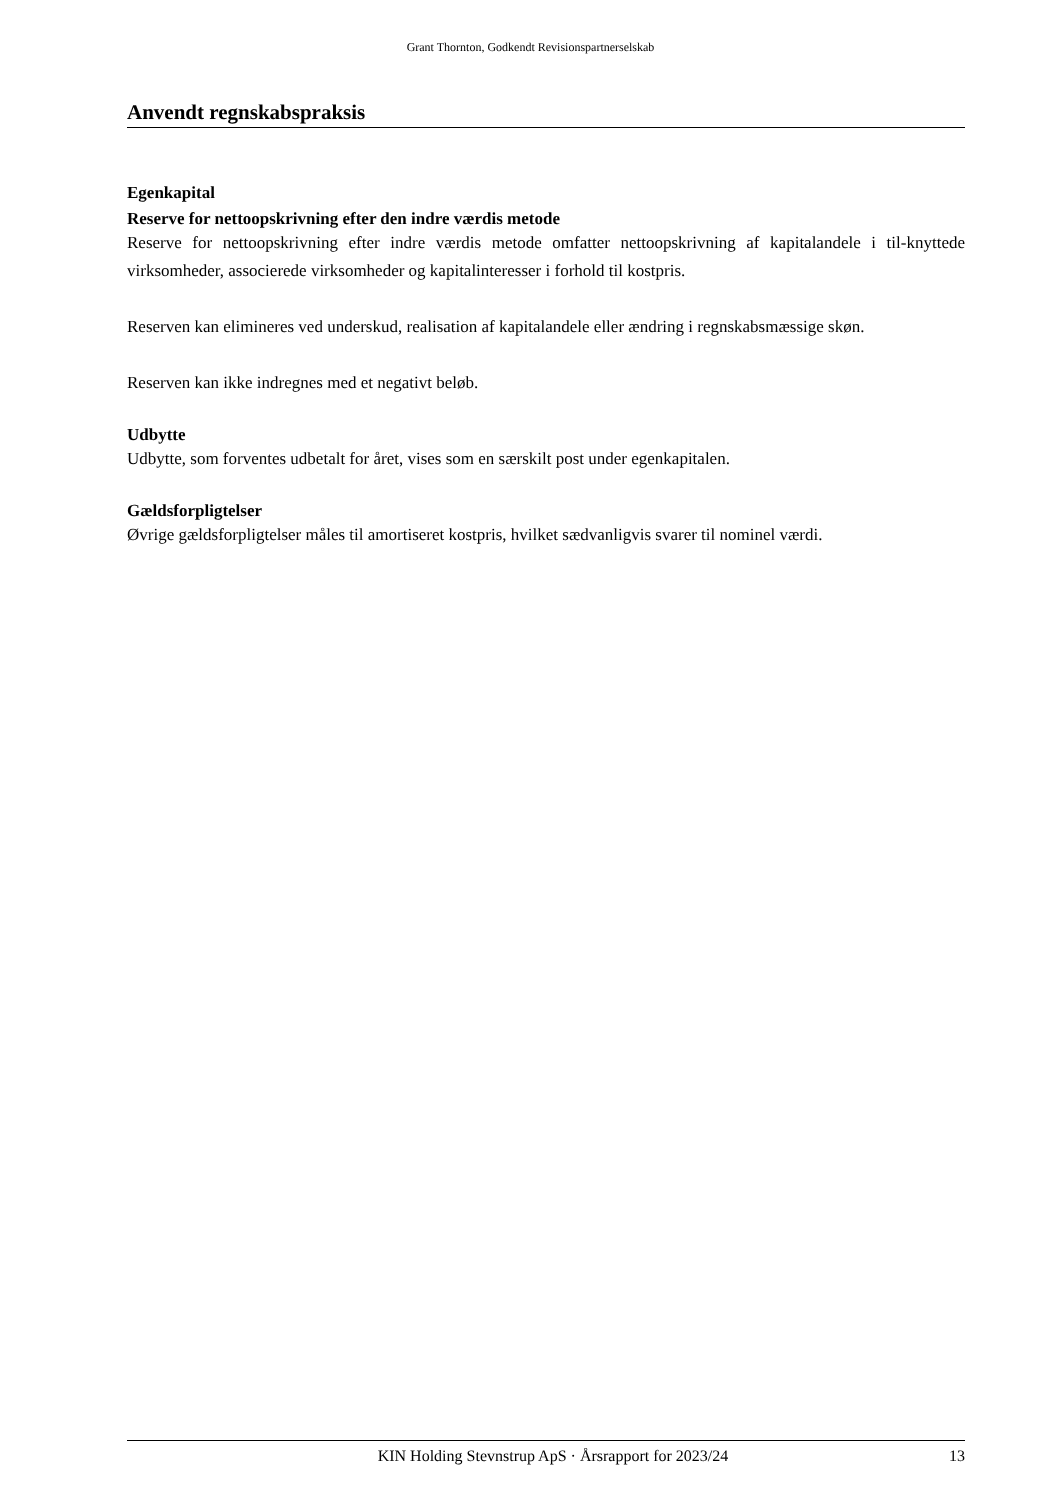Grant Thornton, Godkendt Revisionspartnerselskab
Anvendt regnskabspraksis
Egenkapital
Reserve for nettoopskrivning efter den indre værdis metode
Reserve for nettoopskrivning efter indre værdis metode omfatter nettoopskrivning af kapitalandele i til-knyttede virksomheder, associerede virksomheder og kapitalinteresser i forhold til kostpris.
Reserven kan elimineres ved underskud, realisation af kapitalandele eller ændring i regnskabsmæssige skøn.
Reserven kan ikke indregnes med et negativt beløb.
Udbytte
Udbytte, som forventes udbetalt for året, vises som en særskilt post under egenkapitalen.
Gældsforpligtelser
Øvrige gældsforpligtelser måles til amortiseret kostpris, hvilket sædvanligvis svarer til nominel værdi.
KIN Holding Stevnstrup ApS · Årsrapport for 2023/24 13